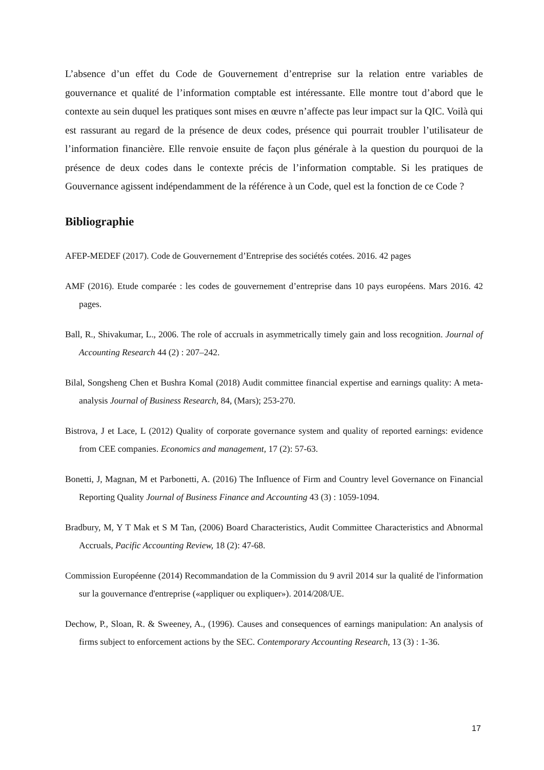L’absence d’un effet du Code de Gouvernement d’entreprise sur la relation entre variables de gouvernance et qualité de l’information comptable est intéressante. Elle montre tout d’abord que le contexte au sein duquel les pratiques sont mises en œuvre n’affecte pas leur impact sur la QIC. Voilà qui est rassurant au regard de la présence de deux codes, présence qui pourrait troubler l’utilisateur de l’information financière. Elle renvoie ensuite de façon plus générale à la question du pourquoi de la présence de deux codes dans le contexte précis de l’information comptable. Si les pratiques de Gouvernance agissent indépendamment de la référence à un Code, quel est la fonction de ce Code ?
Bibliographie
AFEP-MEDEF (2017). Code de Gouvernement d’Entreprise des sociétés cotées. 2016. 42 pages
AMF (2016). Etude comparée : les codes de gouvernement d’entreprise dans 10 pays européens. Mars 2016. 42 pages.
Ball, R., Shivakumar, L., 2006. The role of accruals in asymmetrically timely gain and loss recognition. Journal of Accounting Research 44 (2) : 207–242.
Bilal, Songsheng Chen et Bushra Komal (2018) Audit committee financial expertise and earnings quality: A meta-analysis Journal of Business Research, 84, (Mars); 253-270.
Bistrova, J et Lace, L (2012) Quality of corporate governance system and quality of reported earnings: evidence from CEE companies. Economics and management, 17 (2): 57-63.
Bonetti, J, Magnan, M et Parbonetti, A. (2016) The Influence of Firm and Country level Governance on Financial Reporting Quality Journal of Business Finance and Accounting 43 (3) : 1059-1094.
Bradbury, M, Y T Mak et S M Tan, (2006) Board Characteristics, Audit Committee Characteristics and Abnormal Accruals, Pacific Accounting Review, 18 (2): 47-68.
Commission Européenne (2014) Recommandation de la Commission du 9 avril 2014 sur la qualité de l'information sur la gouvernance d'entreprise («appliquer ou expliquer»). 2014/208/UE.
Dechow, P., Sloan, R. & Sweeney, A., (1996). Causes and consequences of earnings manipulation: An analysis of firms subject to enforcement actions by the SEC. Contemporary Accounting Research, 13 (3) : 1-36.
17